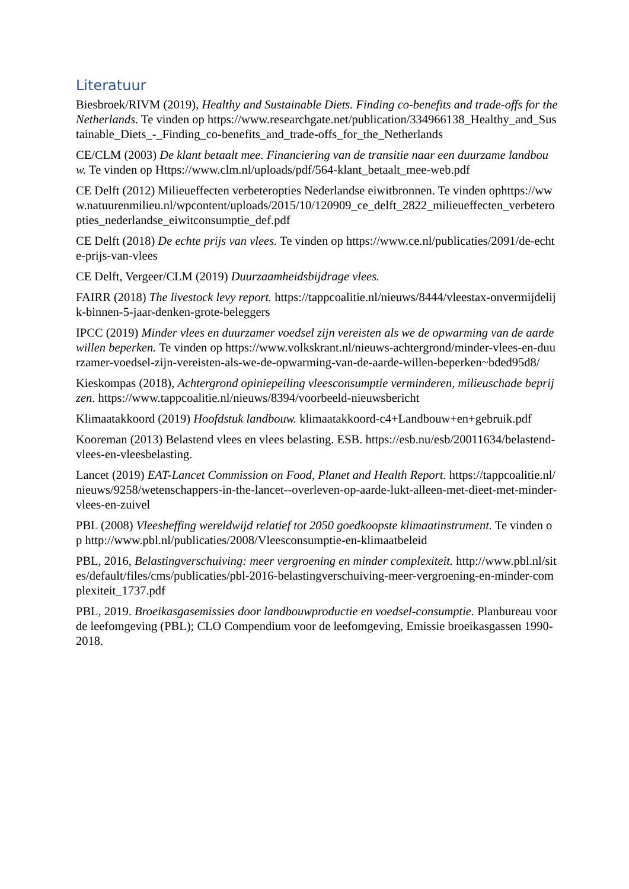Literatuur
Biesbroek/RIVM (2019), Healthy and Sustainable Diets. Finding co-benefits and trade-offs for the Netherlands. Te vinden op https://www.researchgate.net/publication/334966138_Healthy_and_Sustainable_Diets_-_Finding_co-benefits_and_trade-offs_for_the_Netherlands
CE/CLM (2003) De klant betaalt mee. Financiering van de transitie naar een duurzame landbouw. Te vinden op Https://www.clm.nl/uploads/pdf/564-klant_betaalt_mee-web.pdf
CE Delft (2012) Milieueffecten verbeteropties Nederlandse eiwitbronnen. Te vinden ophttps://www.natuurenmilieu.nl/wpcontent/uploads/2015/10/120909_ce_delft_2822_milieueffecten_verbeteropties_nederlandse_eiwitconsumptie_def.pdf
CE Delft (2018) De echte prijs van vlees. Te vinden op https://www.ce.nl/publicaties/2091/de-echte-prijs-van-vlees
CE Delft, Vergeer/CLM (2019) Duurzaamheidsbijdrage vlees.
FAIRR (2018) The livestock levy report. https://tappcoalitie.nl/nieuws/8444/vleestax-onvermijdelijk-binnen-5-jaar-denken-grote-beleggers
IPCC (2019) Minder vlees en duurzamer voedsel zijn vereisten als we de opwarming van de aarde willen beperken. Te vinden op https://www.volkskrant.nl/nieuws-achtergrond/minder-vlees-en-duurzamer-voedsel-zijn-vereisten-als-we-de-opwarming-van-de-aarde-willen-beperken~bded95d8/
Kieskompas (2018), Achtergrond opiniepeiling vleesconsumptie verminderen, milieuschade beprijzen. https://www.tappcoalitie.nl/nieuws/8394/voorbeeld-nieuwsbericht
Klimaatakkoord (2019) Hoofdstuk landbouw. klimaatakkoord-c4+Landbouw+en+gebruik.pdf
Kooreman (2013) Belastend vlees en vlees belasting. ESB. https://esb.nu/esb/20011634/belastend-vlees-en-vleesbelasting.
Lancet (2019) EAT-Lancet Commission on Food, Planet and Health Report. https://tappcoalitie.nl/nieuws/9258/wetenschappers-in-the-lancet--overleven-op-aarde-lukt-alleen-met-dieet-met-minder-vlees-en-zuivel
PBL (2008) Vleesheffing wereldwijd relatief tot 2050 goedkoopste klimaatinstrument. Te vinden op http://www.pbl.nl/publicaties/2008/Vleesconsumptie-en-klimaatbeleid
PBL, 2016, Belastingverschuiving: meer vergroening en minder complexiteit. http://www.pbl.nl/sites/default/files/cms/publicaties/pbl-2016-belastingverschuiving-meer-vergroening-en-minder-complexiteit_1737.pdf
PBL, 2019. Broeikasgasemissies door landbouwproductie en voedsel-consumptie. Planbureau voor de leefomgeving (PBL); CLO Compendium voor de leefomgeving, Emissie broeikasgassen 1990-2018.